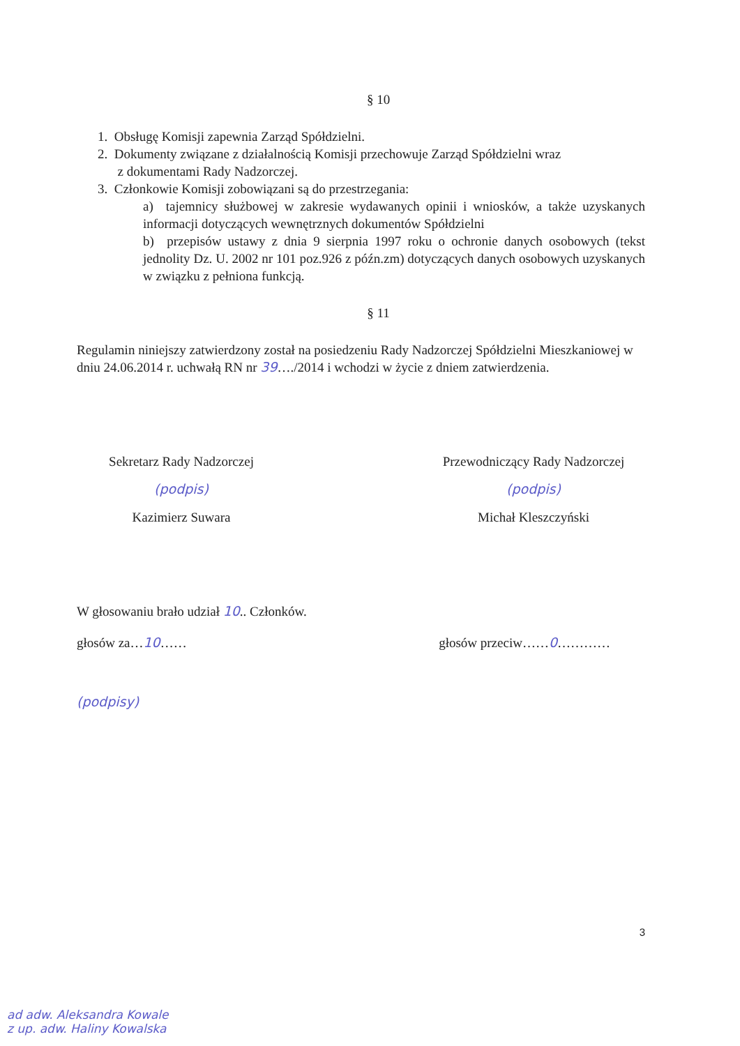§ 10
1. Obsługę Komisji zapewnia Zarząd Spółdzielni.
2. Dokumenty związane z działalnością Komisji przechowuje Zarząd Spółdzielni wraz
z dokumentami Rady Nadzorczej.
3. Członkowie Komisji zobowiązani są do przestrzegania:
a) tajemnicy służbowej w zakresie wydawanych opinii i wniosków, a także uzyskanych informacji dotyczących wewnętrznych dokumentów Spółdzielni
b) przepisów ustawy z dnia 9 sierpnia 1997 roku o ochronie danych osobowych (tekst jednolity Dz. U. 2002 nr 101 poz.926 z późn.zm) dotyczących danych osobowych uzyskanych w związku z pełniona funkcją.
§ 11
Regulamin niniejszy zatwierdzony został na posiedzeniu Rady Nadzorczej Spółdzielni Mieszkaniowej w dniu 24.06.2014 r. uchwałą RN nr 39…./2014 i wchodzi w życie z dniem zatwierdzenia.
Sekretarz Rady Nadzorczej
(podpis)
Kazimierz Suwara
Przewodniczący Rady Nadzorczej
(podpis)
Michał Kleszczyński
W głosowaniu brało udział 10.. Członków.
głosów za…10…… głosów przeciw……0…………
(podpisy)
3
ad adw. Aleksandra Kowale
z up. adw. Haliny Kowalska